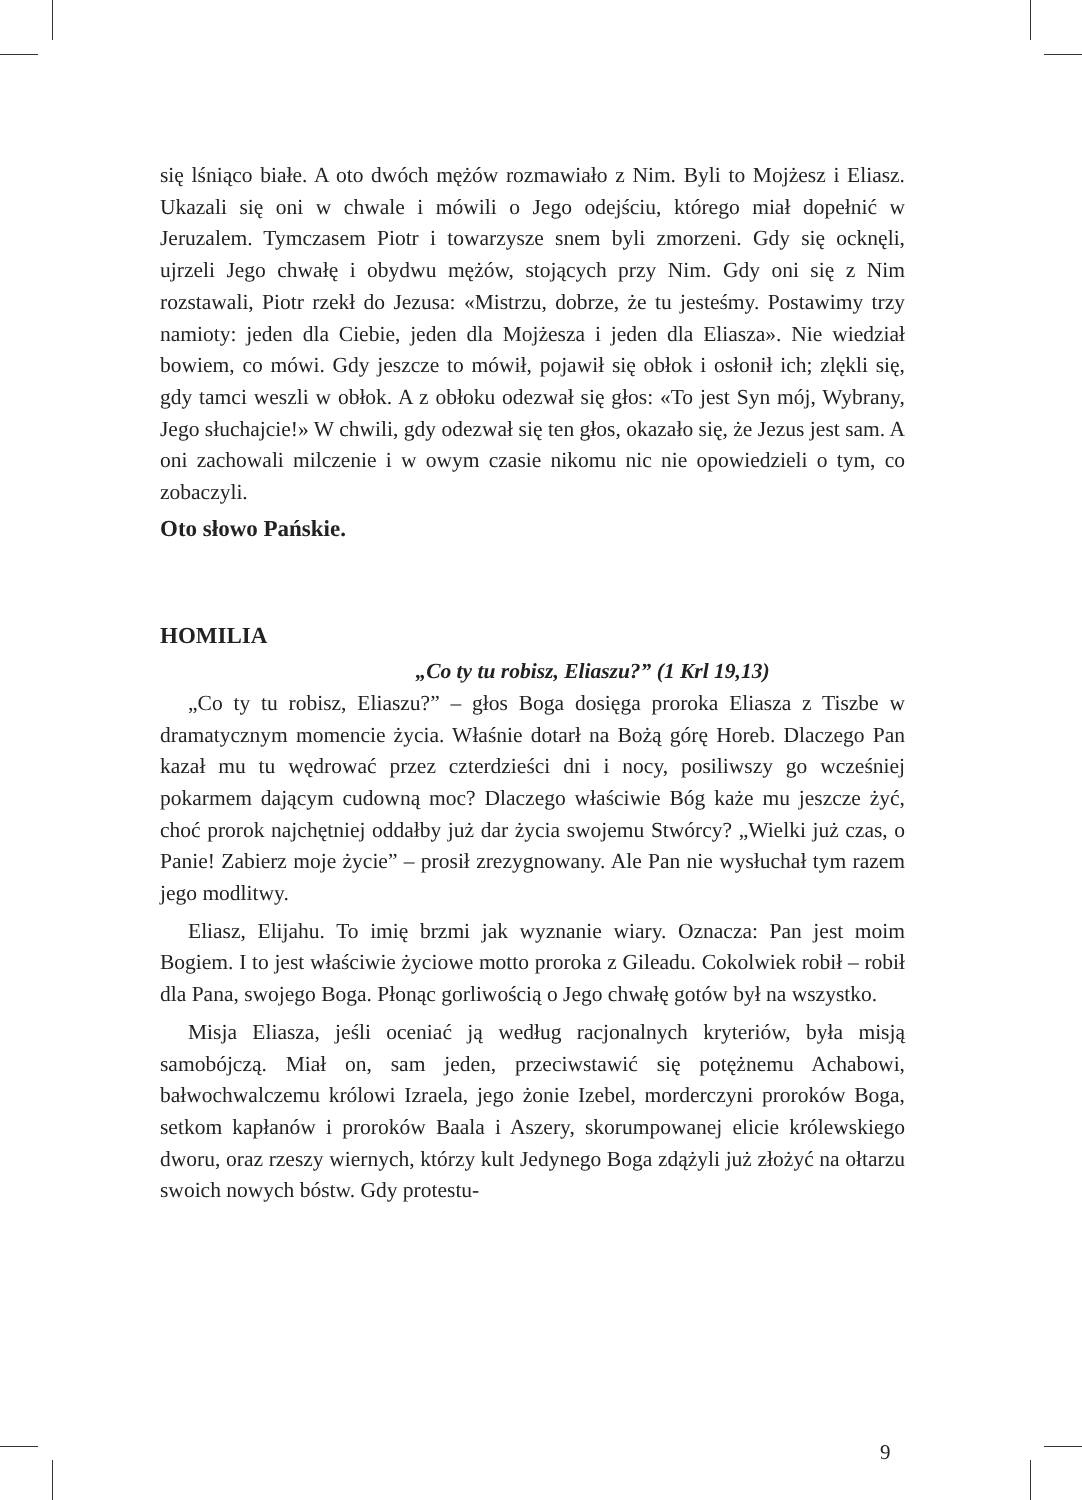się lśniąco białe. A oto dwóch mężów rozmawiało z Nim. Byli to Mojżesz i Eliasz. Ukazali się oni w chwale i mówili o Jego odejściu, którego miał dopełnić w Jeruzalem. Tymczasem Piotr i towarzysze snem byli zmorzeni. Gdy się ocknęli, ujrzeli Jego chwałę i obydwu mężów, stojących przy Nim. Gdy oni się z Nim rozstawali, Piotr rzekł do Jezusa: «Mistrzu, dobrze, że tu jesteśmy. Postawimy trzy namioty: jeden dla Ciebie, jeden dla Mojżesza i jeden dla Eliasza». Nie wiedział bowiem, co mówi. Gdy jeszcze to mówił, pojawił się obłok i osłonił ich; zlękli się, gdy tamci weszli w obłok. A z obłoku odezwał się głos: «To jest Syn mój, Wybrany, Jego słuchajcie!» W chwili, gdy odezwał się ten głos, okazało się, że Jezus jest sam. A oni zachowali milczenie i w owym czasie nikomu nic nie opowiedzieli o tym, co zobaczyli.
Oto słowo Pańskie.
HOMILIA
„Co ty tu robisz, Eliaszu?” (1 Krl 19,13)
„Co ty tu robisz, Eliaszu?” – głos Boga dosięga proroka Eliasza z Tiszbe w dramatycznym momencie życia. Właśnie dotarł na Bożą górę Horeb. Dlaczego Pan kazał mu tu wędrować przez czterdzieści dni i nocy, posiliwszy go wcześniej pokarmem dającym cudowną moc? Dlaczego właściwie Bóg każe mu jeszcze żyć, choć prorok najchętniej oddałby już dar życia swojemu Stwórcy? „Wielki już czas, o Panie! Zabierz moje życie” – prosił zrezygnowany. Ale Pan nie wysłuchał tym razem jego modlitwy.
Eliasz, Elijahu. To imię brzmi jak wyznanie wiary. Oznacza: Pan jest moim Bogiem. I to jest właściwie życiowe motto proroka z Gileadu. Cokolwiek robił – robił dla Pana, swojego Boga. Płonąc gorliwością o Jego chwałę gotów był na wszystko.
Misja Eliasza, jeśli oceniać ją według racjonalnych kryteriów, była misją samobójczą. Miał on, sam jeden, przeciwstawić się potężnemu Achabowi, bałwochwalczemu królowi Izraela, jego żonie Izebel, morderczyni proroków Boga, setkom kapłanów i proroków Baala i Aszery, skorumpowanej elicie królewskiego dworu, oraz rzeszy wiernych, którzy kult Jedynego Boga zdążyli już złożyć na ołtarzu swoich nowych bóstw. Gdy protestu-
9